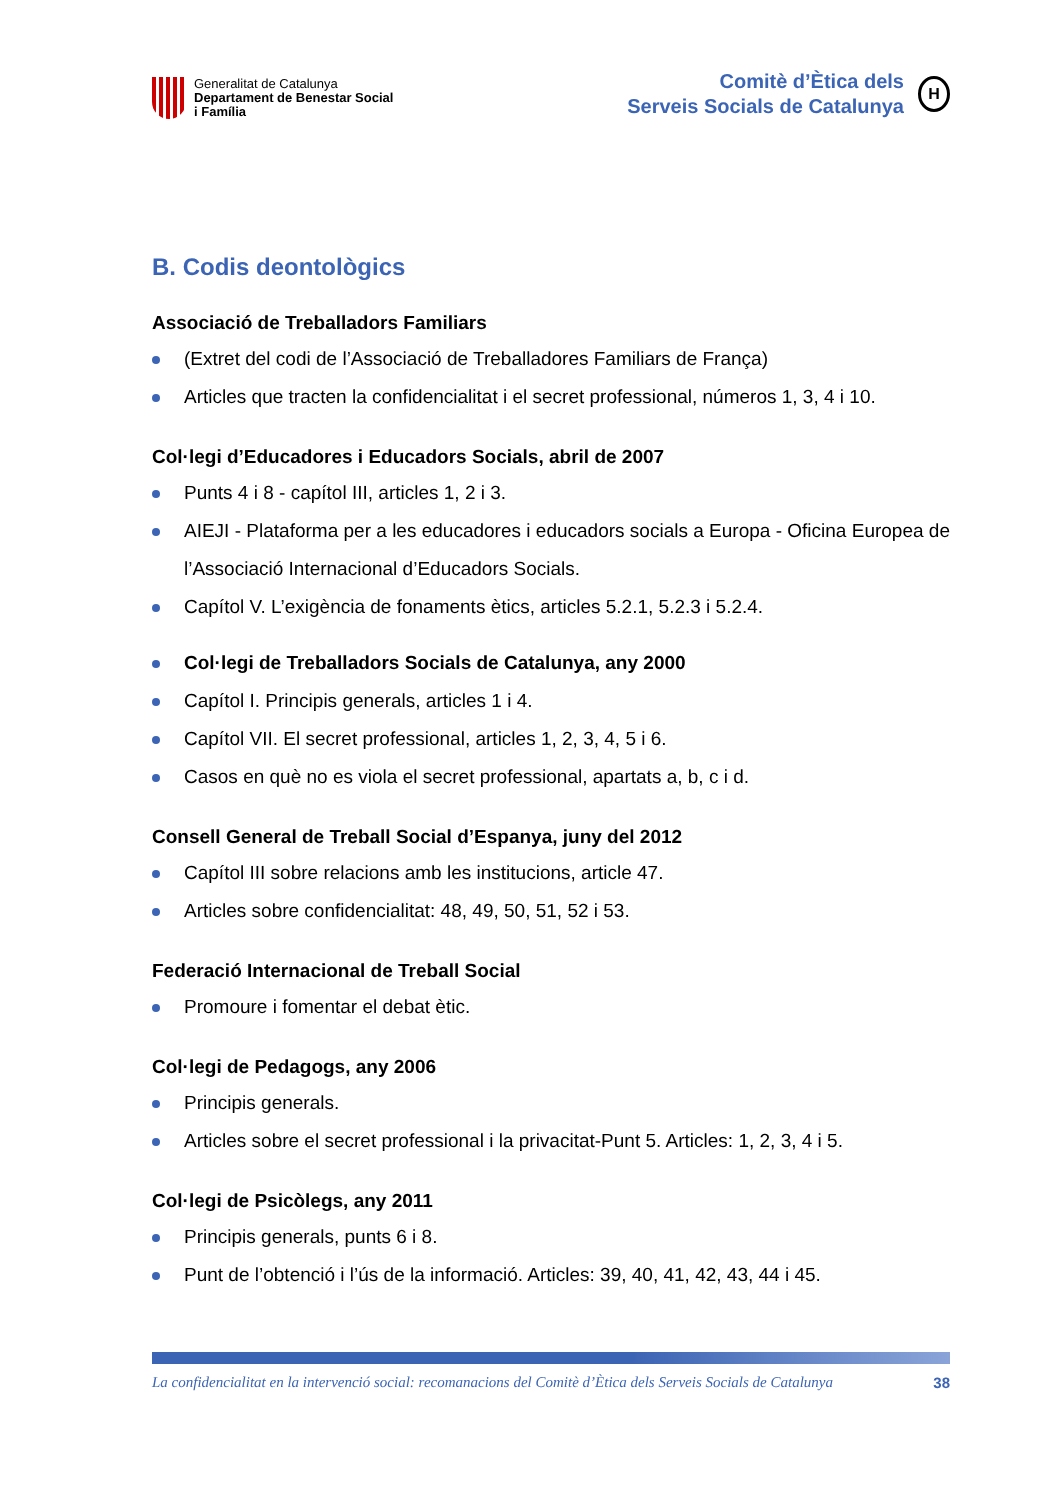Generalitat de Catalunya
Departament de Benestar Social
i Família
Comitè d’Ètica dels
Serveis Socials de Catalunya
H
B. Codis deontològics
Associació de Treballadors Familiars
(Extret del codi de l’Associació de Treballadores Familiars de França)
Articles que tracten la confidencialitat i el secret professional, números 1, 3, 4 i 10.
Col·legi d’Educadores i Educadors Socials, abril de 2007
Punts 4 i 8 - capítol III, articles 1, 2 i 3.
AIEJI - Plataforma per a les educadores i educadors socials a Europa - Oficina Europea de l’Associació Internacional d’Educadors Socials.
Capítol V. L’exigència de fonaments ètics, articles 5.2.1, 5.2.3 i 5.2.4.
Col·legi de Treballadors Socials de Catalunya, any 2000
Capítol I. Principis generals, articles 1 i 4.
Capítol VII. El secret professional, articles 1, 2, 3, 4, 5 i 6.
Casos en què no es viola el secret professional, apartats a, b, c i d.
Consell General de Treball Social d’Espanya, juny del 2012
Capítol III sobre relacions amb les institucions, article 47.
Articles sobre confidencialitat: 48, 49, 50, 51, 52 i 53.
Federació Internacional de Treball Social
Promoure i fomentar el debat ètic.
Col·legi de Pedagogs, any 2006
Principis generals.
Articles sobre el secret professional i la privacitat-Punt 5. Articles: 1, 2, 3, 4 i 5.
Col·legi de Psicòlegs, any 2011
Principis generals, punts 6 i 8.
Punt de l’obtenció i l’ús de la informació. Articles: 39, 40, 41, 42, 43, 44 i 45.
La confidencialitat en la intervenció social: recomanacions del Comitè d’Ètica dels Serveis Socials de Catalunya 38